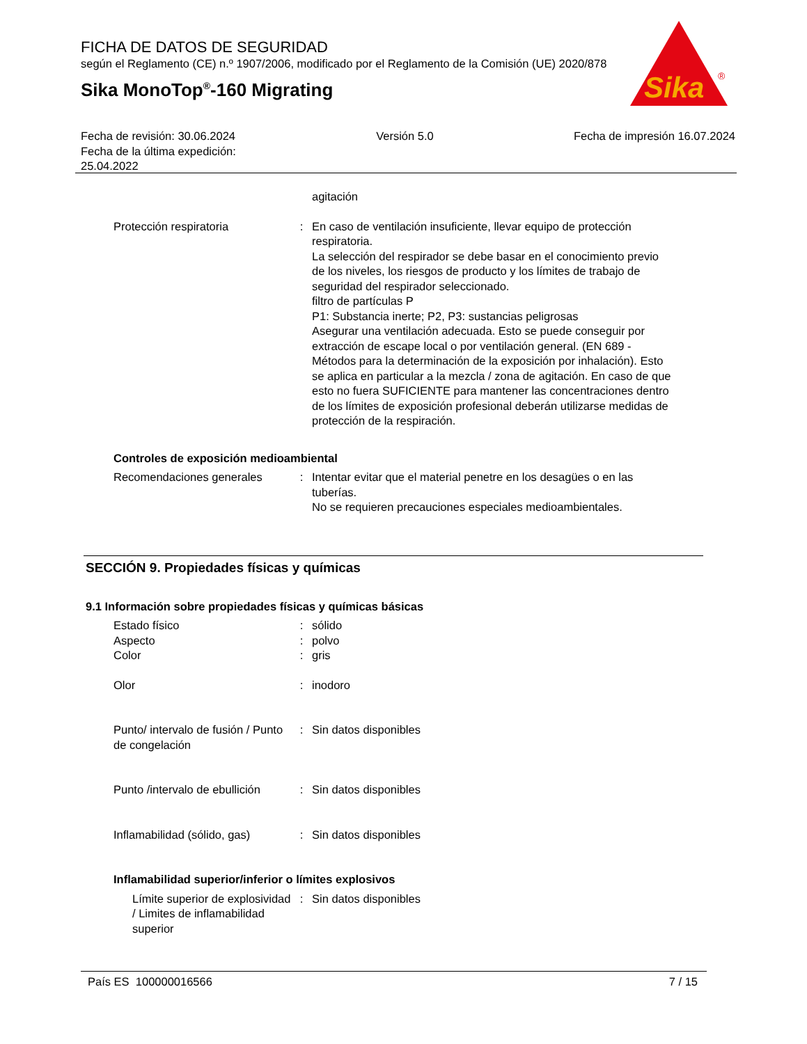FICHA DE DATOS DE SEGURIDAD
según el Reglamento (CE) n.º 1907/2006, modificado por el Reglamento de la Comisión (UE) 2020/878
Sika MonoTop<sup>®</sup>-160 Migrating
Sika
®
Fecha de revisión: 30.06.2024
Fecha de la última expedición:
25.04.2022
Versión 5.0 Fecha de impresión 16.07.2024
agitación
Protección respiratoria : En caso de ventilación insuficiente, llevar equipo de protección respiratoria.
La selección del respirador se debe basar en el conocimiento previo de los niveles, los riesgos de producto y los límites de trabajo de seguridad del respirador seleccionado.
filtro de partículas P
P1: Substancia inerte; P2, P3: sustancias peligrosas
Asegurar una ventilación adecuada. Esto se puede conseguir por extracción de escape local o por ventilación general. (EN 689 - Métodos para la determinación de la exposición por inhalación). Esto se aplica en particular a la mezcla / zona de agitación. En caso de que esto no fuera SUFICIENTE para mantener las concentraciones dentro de los límites de exposición profesional deberán utilizarse medidas de protección de la respiración.
Controles de exposición medioambiental
Recomendaciones generales : Intentar evitar que el material penetre en los desagües o en las tuberías.
No se requieren precauciones especiales medioambientales.
SECCIÓN 9. Propiedades físicas y químicas
9.1 Información sobre propiedades físicas y químicas básicas
Estado físico : sólido
Aspecto : polvo
Color : gris
Olor : inodoro
Punto/ intervalo de fusión / Punto de congelación
: Sin datos disponibles
Punto /intervalo de ebullición
: Sin datos disponibles
Inflamabilidad (sólido, gas)
: Sin datos disponibles
Inflamabilidad superior/inferior o límites explosivos
Límite superior de explosividad / Limites de inflamabilidad superior
: Sin datos disponibles
País ES 100000016566 7 / 15